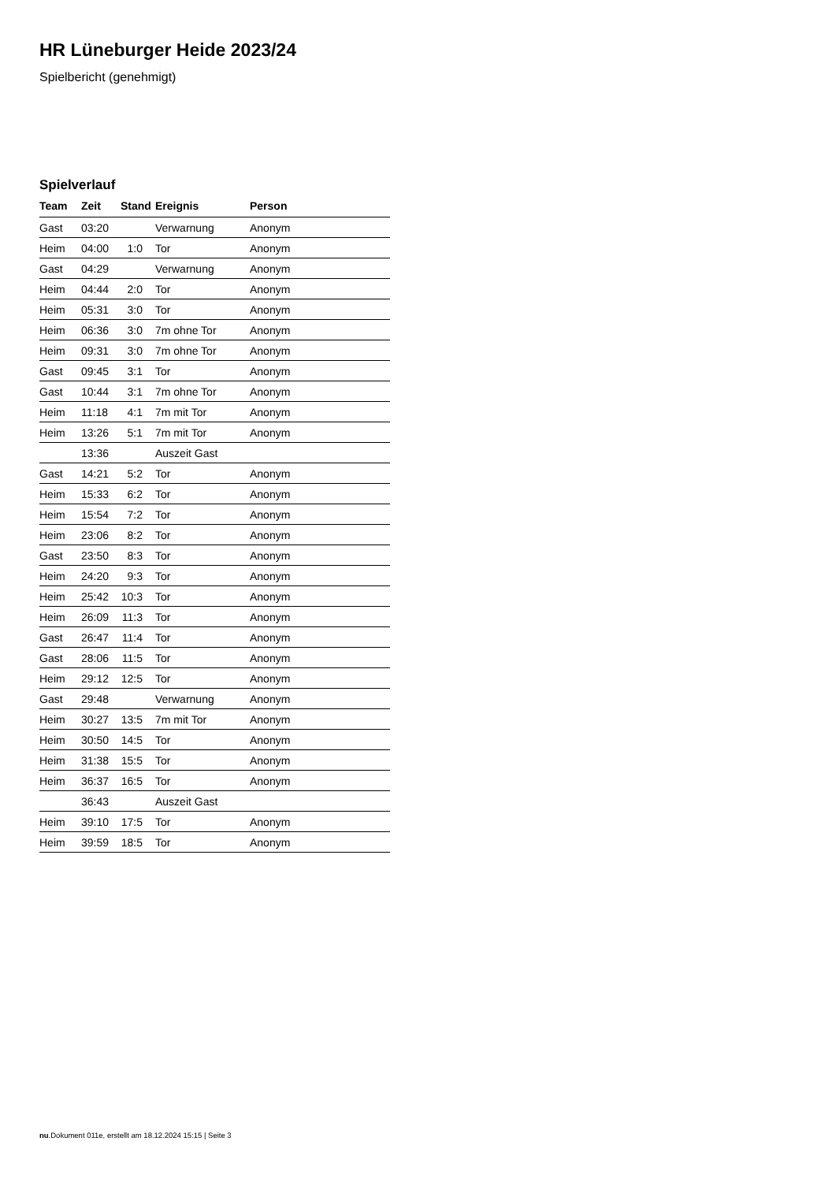HR Lüneburger Heide 2023/24
Spielbericht (genehmigt)
Spielverlauf
| Team | Zeit | Stand | Ereignis | Person |
| --- | --- | --- | --- | --- |
| Gast | 03:20 | | Verwarnung | Anonym |
| Heim | 04:00 | 1:0 | Tor | Anonym |
| Gast | 04:29 | | Verwarnung | Anonym |
| Heim | 04:44 | 2:0 | Tor | Anonym |
| Heim | 05:31 | 3:0 | Tor | Anonym |
| Heim | 06:36 | 3:0 | 7m ohne Tor | Anonym |
| Heim | 09:31 | 3:0 | 7m ohne Tor | Anonym |
| Gast | 09:45 | 3:1 | Tor | Anonym |
| Gast | 10:44 | 3:1 | 7m ohne Tor | Anonym |
| Heim | 11:18 | 4:1 | 7m mit Tor | Anonym |
| Heim | 13:26 | 5:1 | 7m mit Tor | Anonym |
| | 13:36 | | Auszeit Gast | |
| Gast | 14:21 | 5:2 | Tor | Anonym |
| Heim | 15:33 | 6:2 | Tor | Anonym |
| Heim | 15:54 | 7:2 | Tor | Anonym |
| Heim | 23:06 | 8:2 | Tor | Anonym |
| Gast | 23:50 | 8:3 | Tor | Anonym |
| Heim | 24:20 | 9:3 | Tor | Anonym |
| Heim | 25:42 | 10:3 | Tor | Anonym |
| Heim | 26:09 | 11:3 | Tor | Anonym |
| Gast | 26:47 | 11:4 | Tor | Anonym |
| Gast | 28:06 | 11:5 | Tor | Anonym |
| Heim | 29:12 | 12:5 | Tor | Anonym |
| Gast | 29:48 | | Verwarnung | Anonym |
| Heim | 30:27 | 13:5 | 7m mit Tor | Anonym |
| Heim | 30:50 | 14:5 | Tor | Anonym |
| Heim | 31:38 | 15:5 | Tor | Anonym |
| Heim | 36:37 | 16:5 | Tor | Anonym |
| | 36:43 | | Auszeit Gast | |
| Heim | 39:10 | 17:5 | Tor | Anonym |
| Heim | 39:59 | 18:5 | Tor | Anonym |
nu.Dokument 011e, erstellt am 18.12.2024 15:15 | Seite 3